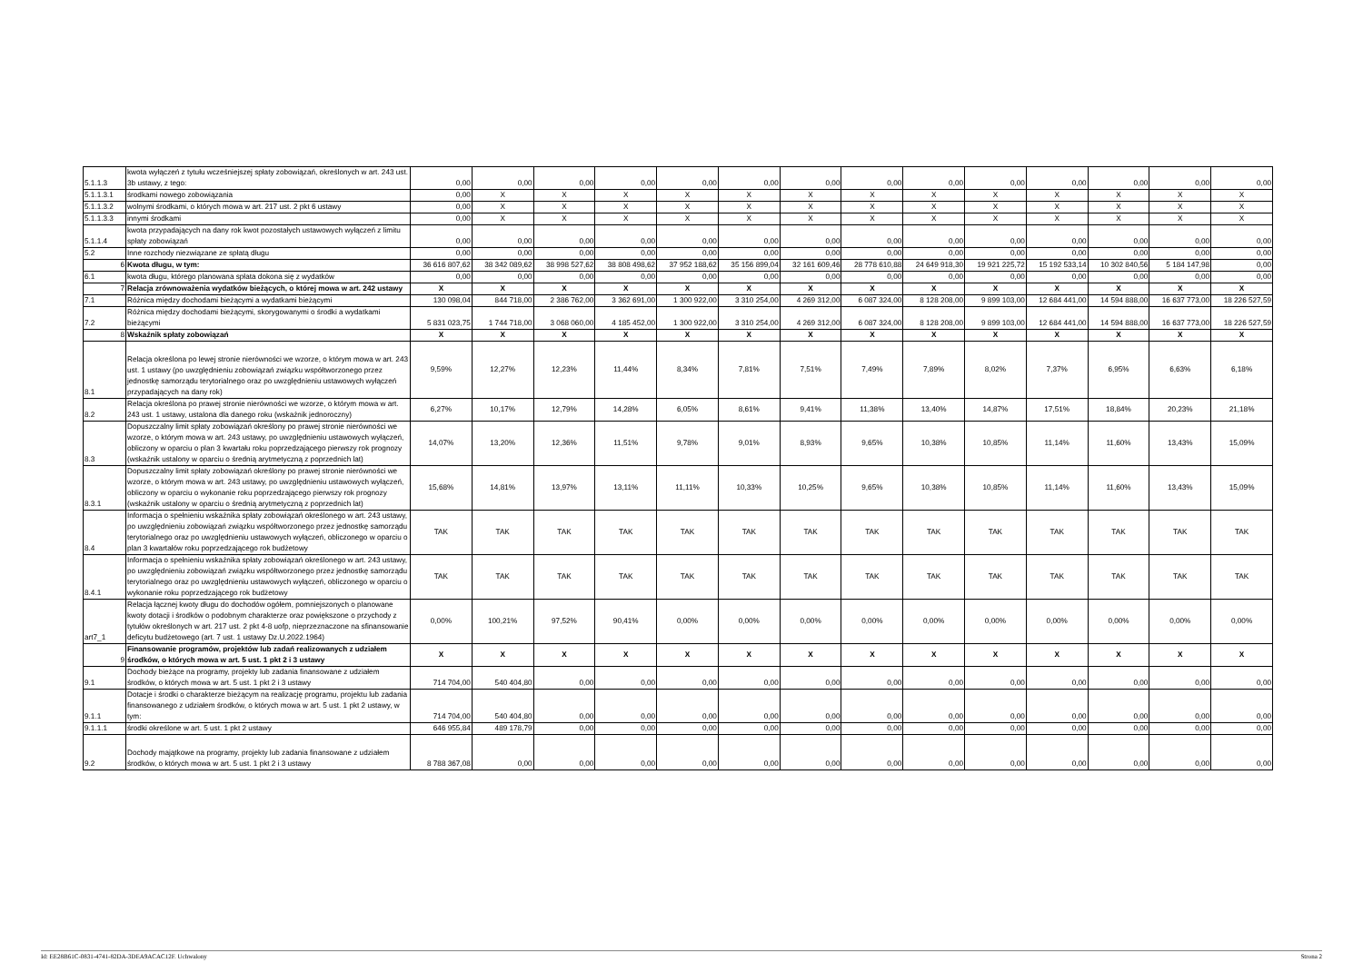| 5.1.1.3 | kwota wyłączeń z tytułu wcześniejszej spłaty zobowiązań, określonych w art. 243 ust. 3b ustawy, z tego: | 0,00 | 0,00 | 0,00 | 0,00 | 0,00 | 0,00 | 0,00 | 0,00 | 0,00 | 0,00 | 0,00 | 0,00 | 0,00 | 0,00 |
| 5.1.1.3.1 | środkami nowego zobowiązania | 0,00 | X | X | X | X | X | X | X | X | X | X | X | X | X |
| 5.1.1.3.2 | wolnymi środkami, o których mowa w art. 217 ust. 2 pkt 6 ustawy | 0,00 | X | X | X | X | X | X | X | X | X | X | X | X | X |
| 5.1.1.3.3 | innymi środkami | 0,00 | X | X | X | X | X | X | X | X | X | X | X | X | X |
| 5.1.1.4 | kwota przypadających na dany rok kwot pozostałych ustawowych wyłączeń z limitu spłaty zobowiązań | 0,00 | 0,00 | 0,00 | 0,00 | 0,00 | 0,00 | 0,00 | 0,00 | 0,00 | 0,00 | 0,00 | 0,00 | 0,00 | 0,00 |
| 5.2 | Inne rozchody niezwiązane ze spłatą długu | 0,00 | 0,00 | 0,00 | 0,00 | 0,00 | 0,00 | 0,00 | 0,00 | 0,00 | 0,00 | 0,00 | 0,00 | 0,00 | 0,00 |
| 6 | Kwota długu, w tym: | 36 616 807,62 | 38 342 089,62 | 38 998 527,62 | 38 808 498,62 | 37 952 188,62 | 35 156 899,04 | 32 161 609,46 | 28 778 610,88 | 24 649 918,30 | 19 921 225,72 | 15 192 533,14 | 10 302 840,56 | 5 184 147,98 | 0,00 |
| 6.1 | kwota długu, którego planowana spłata dokona się z wydatków | 0,00 | 0,00 | 0,00 | 0,00 | 0,00 | 0,00 | 0,00 | 0,00 | 0,00 | 0,00 | 0,00 | 0,00 | 0,00 | 0,00 |
| 7 | Relacja zrównoważenia wydatków bieżących, o której mowa w art. 242 ustawy | X | X | X | X | X | X | X | X | X | X | X | X | X | X |
| 7.1 | Różnica między dochodami bieżącymi a wydatkami bieżącymi | 130 098,04 | 844 718,00 | 2 386 762,00 | 3 362 691,00 | 1 300 922,00 | 3 310 254,00 | 4 269 312,00 | 6 087 324,00 | 8 128 208,00 | 9 899 103,00 | 12 684 441,00 | 14 594 888,00 | 16 637 773,00 | 18 226 527,59 |
| 7.2 | Różnica między dochodami bieżącymi, skorygowanymi o środki a wydatkami bieżącymi | 5 831 023,75 | 1 744 718,00 | 3 068 060,00 | 4 185 452,00 | 1 300 922,00 | 3 310 254,00 | 4 269 312,00 | 6 087 324,00 | 8 128 208,00 | 9 899 103,00 | 12 684 441,00 | 14 594 888,00 | 16 637 773,00 | 18 226 527,59 |
| 8 | Wskaźnik spłaty zobowiązań | X | X | X | X | X | X | X | X | X | X | X | X | X | X |
| 8.1 | Relacja określona po lewej stronie nierówności we wzorze, o którym mowa w art. 243 ust. 1 ustawy (po uwzględnieniu zobowiązań związku współtworzonego przez jednostkę samorządu terytorialnego oraz po uwzględnieniu ustawowych wyłączeń przypadających na dany rok) | 9,59% | 12,27% | 12,23% | 11,44% | 8,34% | 7,81% | 7,51% | 7,49% | 7,89% | 8,02% | 7,37% | 6,95% | 6,63% | 6,18% |
| 8.2 | Relacja określona po prawej stronie nierówności we wzorze, o którym mowa w art. 243 ust. 1 ustawy, ustalona dla danego roku (wskaźnik jednoroczny) | 6,27% | 10,17% | 12,79% | 14,28% | 6,05% | 8,61% | 9,41% | 11,38% | 13,40% | 14,87% | 17,51% | 18,84% | 20,23% | 21,18% |
| 8.3 | Dopuszczalny limit spłaty zobowiązań określony po prawej stronie nierówności we wzorze, o którym mowa w art. 243 ustawy, po uwzględnieniu ustawowych wyłączeń, obliczony w oparciu o plan 3 kwartału roku poprzedzającego pierwszy rok prognozy (wskaźnik ustalony w oparciu o średnią arytmetyczną z poprzednich lat) | 14,07% | 13,20% | 12,36% | 11,51% | 9,78% | 9,01% | 8,93% | 9,65% | 10,38% | 10,85% | 11,14% | 11,60% | 13,43% | 15,09% |
| 8.3.1 | Dopuszczalny limit spłaty zobowiązań określony po prawej stronie nierówności we wzorze, o którym mowa w art. 243 ustawy, po uwzględnieniu ustawowych wyłączeń, obliczony w oparciu o wykonanie roku poprzedzającego pierwszy rok prognozy (wskaźnik ustalony w oparciu o średnią arytmetyczną z poprzednich lat) | 15,68% | 14,81% | 13,97% | 13,11% | 11,11% | 10,33% | 10,25% | 9,65% | 10,38% | 10,85% | 11,14% | 11,60% | 13,43% | 15,09% |
| 8.4 | Informacja o spełnieniu wskaźnika spłaty zobowiązań określonego w art. 243 ustawy, po uwzględnieniu zobowiązań związku współtworzonego przez jednostkę samorządu terytorialnego oraz po uwzględnieniu ustawowych wyłączeń, obliczonego w oparciu o plan 3 kwartałów roku poprzedzającego rok budżetowy | TAK | TAK | TAK | TAK | TAK | TAK | TAK | TAK | TAK | TAK | TAK | TAK | TAK | TAK |
| 8.4.1 | Informacja o spełnieniu wskaźnika spłaty zobowiązań określonego w art. 243 ustawy, po uwzględnieniu zobowiązań związku współtworzonego przez jednostkę samorządu terytorialnego oraz po uwzględnieniu ustawowych wyłączeń, obliczonego w oparciu o wykonanie roku poprzedzającego rok budżetowy | TAK | TAK | TAK | TAK | TAK | TAK | TAK | TAK | TAK | TAK | TAK | TAK | TAK | TAK |
| art7_1 | Relacja łącznej kwoty długu do dochodów ogółem, pomniejszonych o planowane kwoty dotacji i środków o podobnym charakterze oraz powiększone o przychody z tytułów określonych w art. 217 ust. 2 pkt 4-8 uofp, nieprzeznaczone na sfinansowanie deficytu budżetowego (art. 7 ust. 1 ustawy Dz.U.2022.1964) | 0,00% | 100,21% | 97,52% | 90,41% | 0,00% | 0,00% | 0,00% | 0,00% | 0,00% | 0,00% | 0,00% | 0,00% | 0,00% | 0,00% |
| 9 | Finansowanie programów, projektów lub zadań realizowanych z udziałem środków, o których mowa w art. 5 ust. 1 pkt 2 i 3 ustawy | X | X | X | X | X | X | X | X | X | X | X | X | X | X |
| 9.1 | Dochody bieżące na programy, projekty lub zadania finansowane z udziałem środków, o których mowa w art. 5 ust. 1 pkt 2 i 3 ustawy | 714 704,00 | 540 404,80 | 0,00 | 0,00 | 0,00 | 0,00 | 0,00 | 0,00 | 0,00 | 0,00 | 0,00 | 0,00 | 0,00 | 0,00 |
| 9.1.1 | Dotacje i środki o charakterze bieżącym na realizację programu, projektu lub zadania finansowanego z udziałem środków, o których mowa w art. 5 ust. 1 pkt 2 ustawy, w tym: | 714 704,00 | 540 404,80 | 0,00 | 0,00 | 0,00 | 0,00 | 0,00 | 0,00 | 0,00 | 0,00 | 0,00 | 0,00 | 0,00 | 0,00 |
| 9.1.1.1 | środki określone w art. 5 ust. 1 pkt 2 ustawy | 646 955,84 | 489 178,79 | 0,00 | 0,00 | 0,00 | 0,00 | 0,00 | 0,00 | 0,00 | 0,00 | 0,00 | 0,00 | 0,00 | 0,00 |
| 9.2 | Dochody majątkowe na programy, projekty lub zadania finansowane z udziałem środków, o których mowa w art. 5 ust. 1 pkt 2 i 3 ustawy | 8 788 367,08 | 0,00 | 0,00 | 0,00 | 0,00 | 0,00 | 0,00 | 0,00 | 0,00 | 0,00 | 0,00 | 0,00 | 0,00 | 0,00 |
Id: EE28B61C-0831-4741-82DA-3DEA9ACAC12F. Uchwalony Strona 2